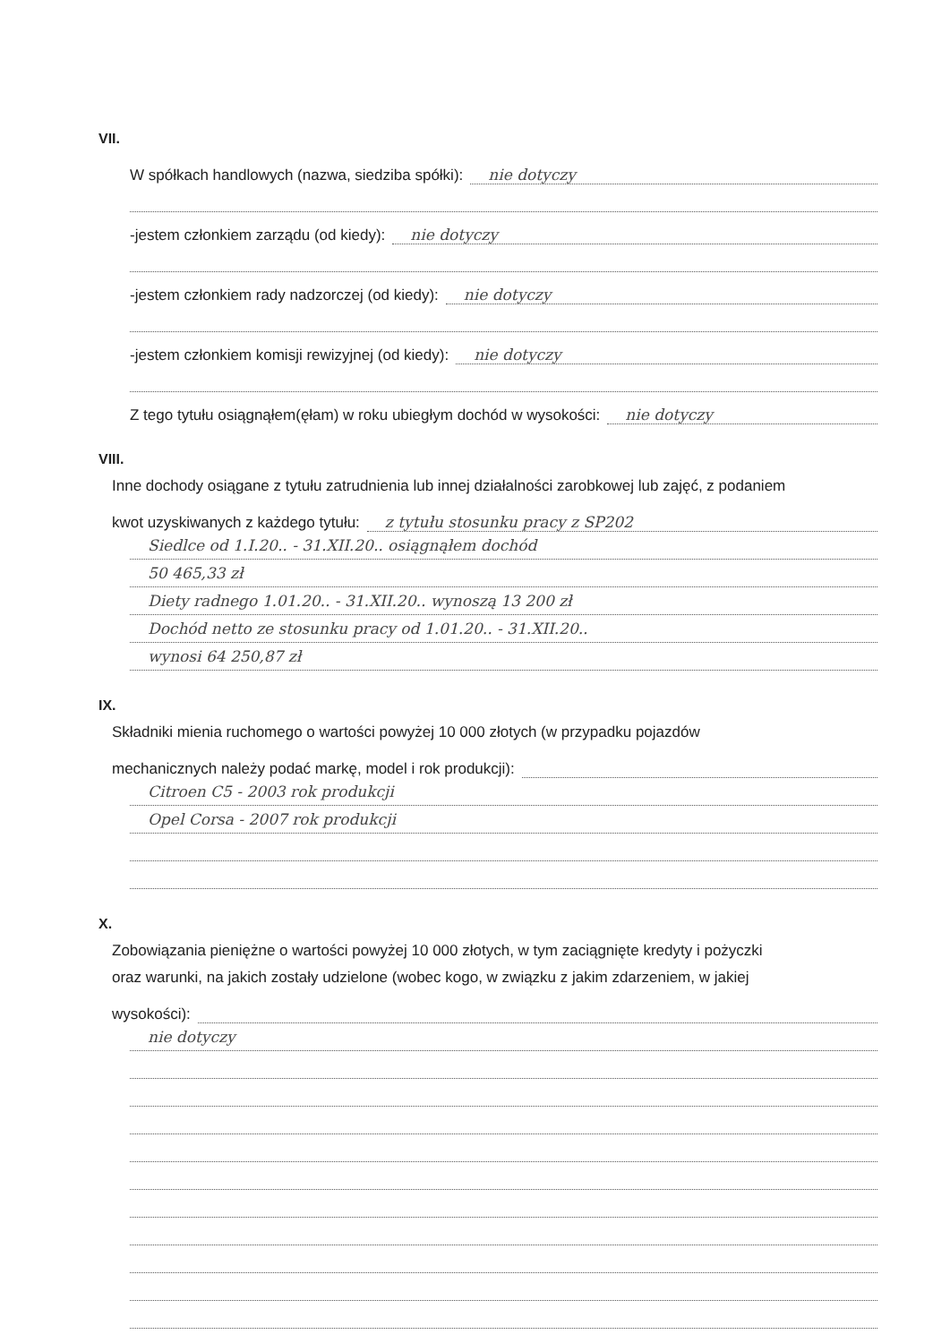VII.
W spółkach handlowych (nazwa, siedziba spółki): nie dotyczy
-jestem członkiem zarządu (od kiedy): nie dotyczy
-jestem członkiem rady nadzorczej (od kiedy): nie dotyczy
-jestem członkiem komisji rewizyjnej (od kiedy): nie dotyczy
Z tego tytułu osiągnąłem(ęłam) w roku ubiegłym dochód w wysokości: nie dotyczy
VIII.
Inne dochody osiągane z tytułu zatrudnienia lub innej działalności zarobkowej lub zajęć, z podaniem
kwot uzyskiwanych z każdego tytułu: z tytułu stosunku pracy z SP202
Siedlce od 1.I.20.. - 31.XII.20.. osiągnąłem dochód
50 465,33 zł
Diety radnego 1.01.20.. - 31.XII.20.. wynoszą 13 200 zł
Dochód netto ze stosunku pracy od 1.01.20.. - 31.XII.20..
wynosi 64 250,87 zł
IX.
Składniki mienia ruchomego o wartości powyżej 10 000 złotych (w przypadku pojazdów
mechanicznych należy podać markę, model i rok produkcji):
Citroen C5 - 2003 rok produkcji
Opel Corsa - 2007 rok produkcji
X.
Zobowiązania pieniężne o wartości powyżej 10 000 złotych, w tym zaciągnięte kredyty i pożyczki
oraz warunki, na jakich zostały udzielone (wobec kogo, w związku z jakim zdarzeniem, w jakiej
wysokości):
nie dotyczy